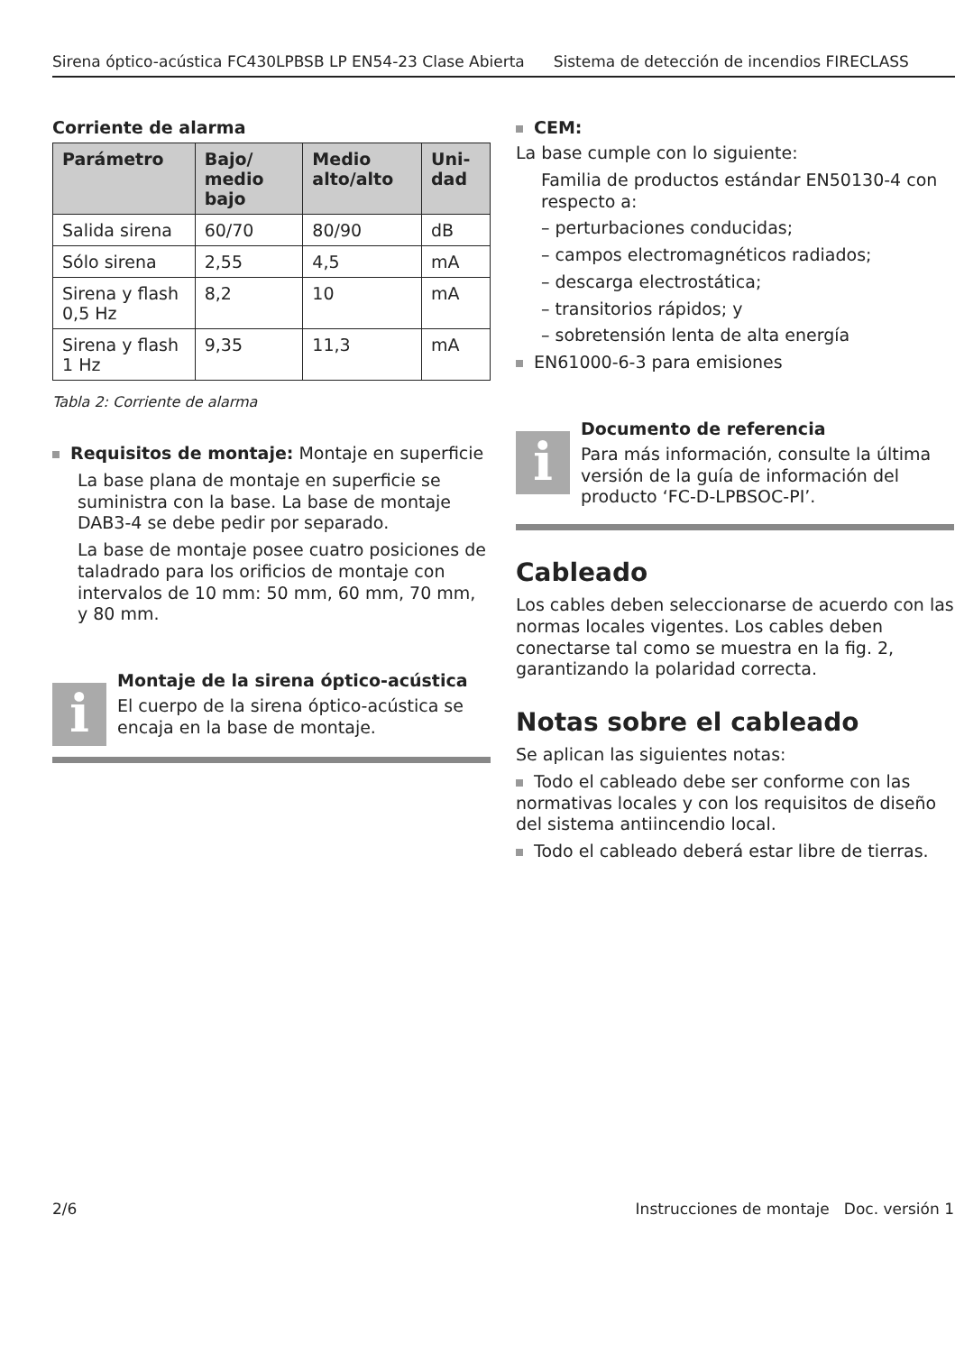Sirena óptico-acústica FC430LPBSB LP EN54-23 Clase Abierta Sistema de detección de incendios FIRECLASS
Corriente de alarma
| Parámetro | Bajo/ medio bajo | Medio alto/alto | Uni-dad |
| --- | --- | --- | --- |
| Salida sirena | 60/70 | 80/90 | dB |
| Sólo sirena | 2,55 | 4,5 | mA |
| Sirena y flash 0,5 Hz | 8,2 | 10 | mA |
| Sirena y flash 1 Hz | 9,35 | 11,3 | mA |
Tabla 2: Corriente de alarma
Requisitos de montaje: Montaje en superficie
La base plana de montaje en superficie se suministra con la base. La base de montaje DAB3-4 se debe pedir por separado.
La base de montaje posee cuatro posiciones de taladrado para los orificios de montaje con intervalos de 10 mm: 50 mm, 60 mm, 70 mm, y 80 mm.
i
Montaje de la sirena óptico-acústica
El cuerpo de la sirena óptico-acústica se encaja en la base de montaje.
CEM:
La base cumple con lo siguiente:
Familia de productos estándar EN50130-4 con respecto a:
– perturbaciones conducidas;
– campos electromagnéticos radiados;
– descarga electrostática;
– transitorios rápidos; y
– sobretensión lenta de alta energía
EN61000-6-3 para emisiones
i
Documento de referencia
Para más información, consulte la última versión de la guía de información del producto ‘FC-D-LPBSOC-PI’.
Cableado
Los cables deben seleccionarse de acuerdo con las normas locales vigentes. Los cables deben conectarse tal como se muestra en la fig. 2, garantizando la polaridad correcta.
Notas sobre el cableado
Se aplican las siguientes notas:
Todo el cableado debe ser conforme con las normativas locales y con los requisitos de diseño del sistema antiincendio local.
Todo el cableado deberá estar libre de tierras.
2/6 Instrucciones de montaje Doc. versión 1